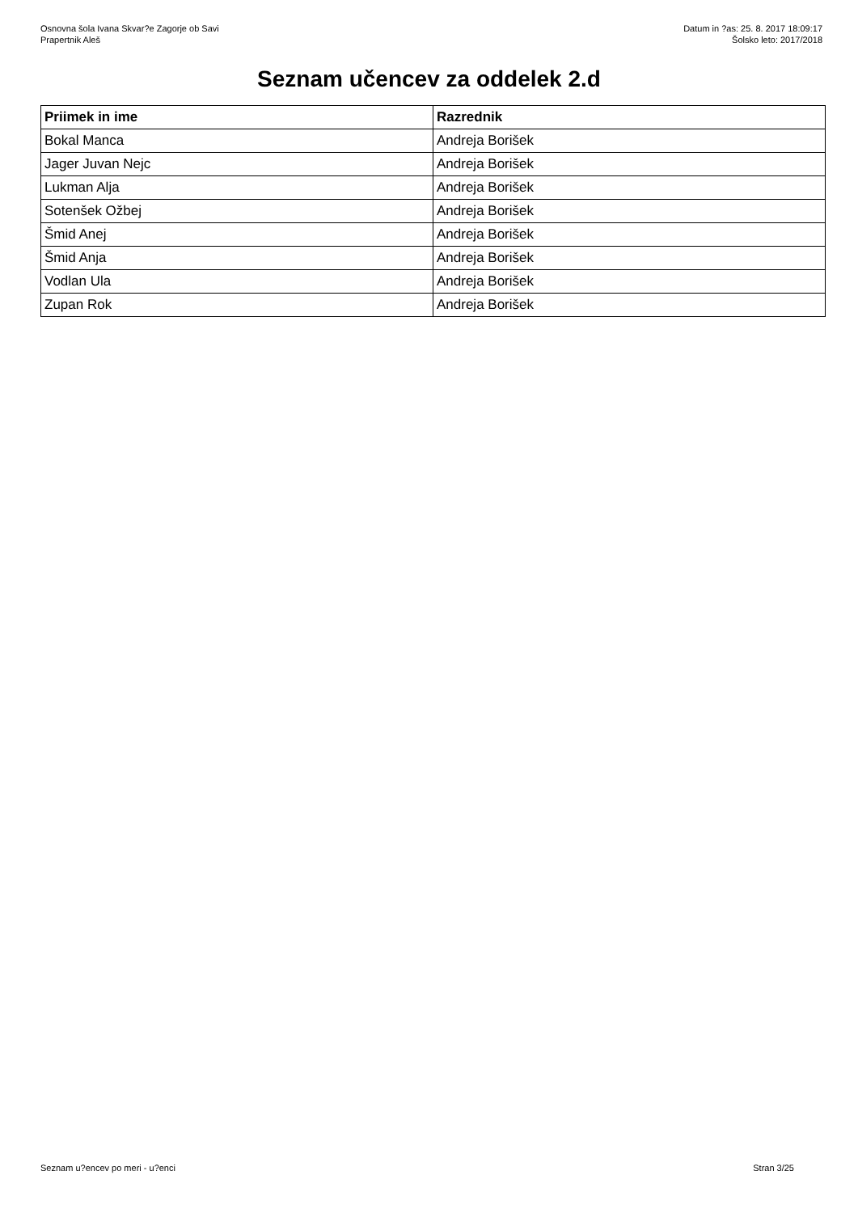Osnovna šola Ivana Skvar?e Zagorje ob Savi
Prapertnik Aleš
Datum in ?as: 25. 8. 2017 18:09:17
Šolsko leto: 2017/2018
Seznam učencev za oddelek 2.d
| Priimek in ime | Razrednik |
| --- | --- |
| Bokal Manca | Andreja Borišek |
| Jager Juvan Nejc | Andreja Borišek |
| Lukman Alja | Andreja Borišek |
| Sotenšek Ožbej | Andreja Borišek |
| Šmid Anej | Andreja Borišek |
| Šmid Anja | Andreja Borišek |
| Vodlan Ula | Andreja Borišek |
| Zupan Rok | Andreja Borišek |
Seznam u?encev po meri - u?enci Stran 3/25